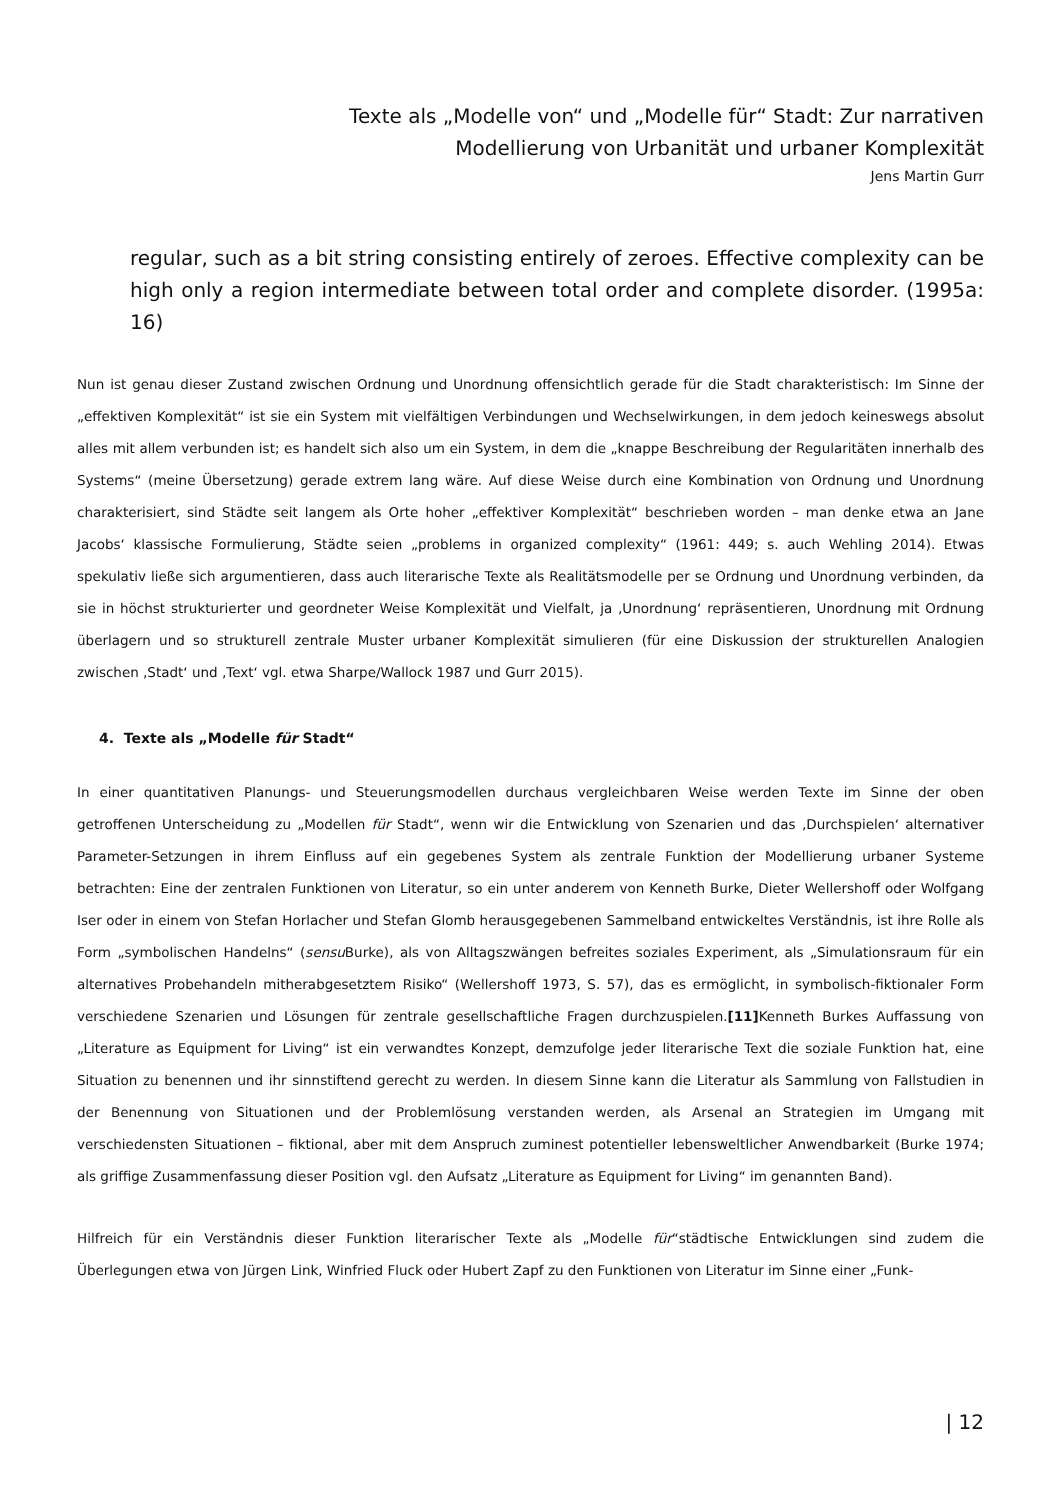Texte als „Modelle von“ und „Modelle für“ Stadt: Zur narrativen
Modellierung von Urbanität und urbaner Komplexität
Jens Martin Gurr
regular, such as a bit string consisting entirely of zeroes. Effective complexity can be high only a region intermediate between total order and complete disorder. (1995a: 16)
Nun ist genau dieser Zustand zwischen Ordnung und Unordnung offensichtlich gerade für die Stadt charakteristisch: Im Sinne der „effektiven Komplexität“ ist sie ein System mit vielfältigen Verbindungen und Wechselwirkungen, in dem jedoch keineswegs absolut alles mit allem verbunden ist; es handelt sich also um ein System, in dem die „knappe Beschreibung der Regularitäten innerhalb des Systems“ (meine Übersetzung) gerade extrem lang wäre. Auf diese Weise durch eine Kombination von Ordnung und Unordnung charakterisiert, sind Städte seit langem als Orte hoher „effektiver Komplexität“ beschrieben worden – man denke etwa an Jane Jacobs‘ klassische Formulierung, Städte seien „problems in organized complexity“ (1961: 449; s. auch Wehling 2014). Etwas spekulativ ließe sich argumentieren, dass auch literarische Texte als Realitätsmodelle per se Ordnung und Unordnung verbinden, da sie in höchst strukturierter und geordneter Weise Komplexität und Vielfalt, ja ‚Unordnung‘ repräsentieren, Unordnung mit Ordnung überlagern und so strukturell zentrale Muster urbaner Komplexität simulieren (für eine Diskussion der strukturellen Analogien zwischen ‚Stadt‘ und ‚Text‘ vgl. etwa Sharpe/Wallock 1987 und Gurr 2015).
4. Texte als „Modelle für Stadt“
In einer quantitativen Planungs- und Steuerungsmodellen durchaus vergleichbaren Weise werden Texte im Sinne der oben getroffenen Unterscheidung zu „Modellen für Stadt“, wenn wir die Entwicklung von Szenarien und das ‚Durchspielen‘ alternativer Parameter-Setzungen in ihrem Einfluss auf ein gegebenes System als zentrale Funktion der Modellierung urbaner Systeme betrachten: Eine der zentralen Funktionen von Literatur, so ein unter anderem von Kenneth Burke, Dieter Wellershoff oder Wolfgang Iser oder in einem von Stefan Horlacher und Stefan Glomb herausgegebenen Sammelband entwickeltes Verständnis, ist ihre Rolle als Form „symbolischen Handelns“ (sensu Burke), als von Alltagszwängen befreites soziales Experiment, als „Simulationsraum für ein alternatives Probehandeln mitherabgesetztem Risiko“ (Wellershoff 1973, S. 57), das es ermöglicht, in symbolisch-fiktionaler Form verschiedene Szenarien und Lösungen für zentrale gesellschaftliche Fragen durchzuspielen.[11] Kenneth Burkes Auffassung von „Literature as Equipment for Living“ ist ein verwandtes Konzept, demzufolge jeder literarische Text die soziale Funktion hat, eine Situation zu benennen und ihr sinnstiftend gerecht zu werden. In diesem Sinne kann die Literatur als Sammlung von Fallstudien in der Benennung von Situationen und der Problemlösung verstanden werden, als Arsenal an Strategien im Umgang mit verschiedensten Situationen – fiktional, aber mit dem Anspruch zuminest potentieller lebensweltlicher Anwendbarkeit (Burke 1974; als griffige Zusammenfassung dieser Position vgl. den Aufsatz „Literature as Equipment for Living“ im genannten Band).
Hilfreich für ein Verständnis dieser Funktion literarischer Texte als „Modelle für“städtische Entwicklungen sind zudem die Überlegungen etwa von Jürgen Link, Winfried Fluck oder Hubert Zapf zu den Funktionen von Literatur im Sinne einer „Funk-
| 12